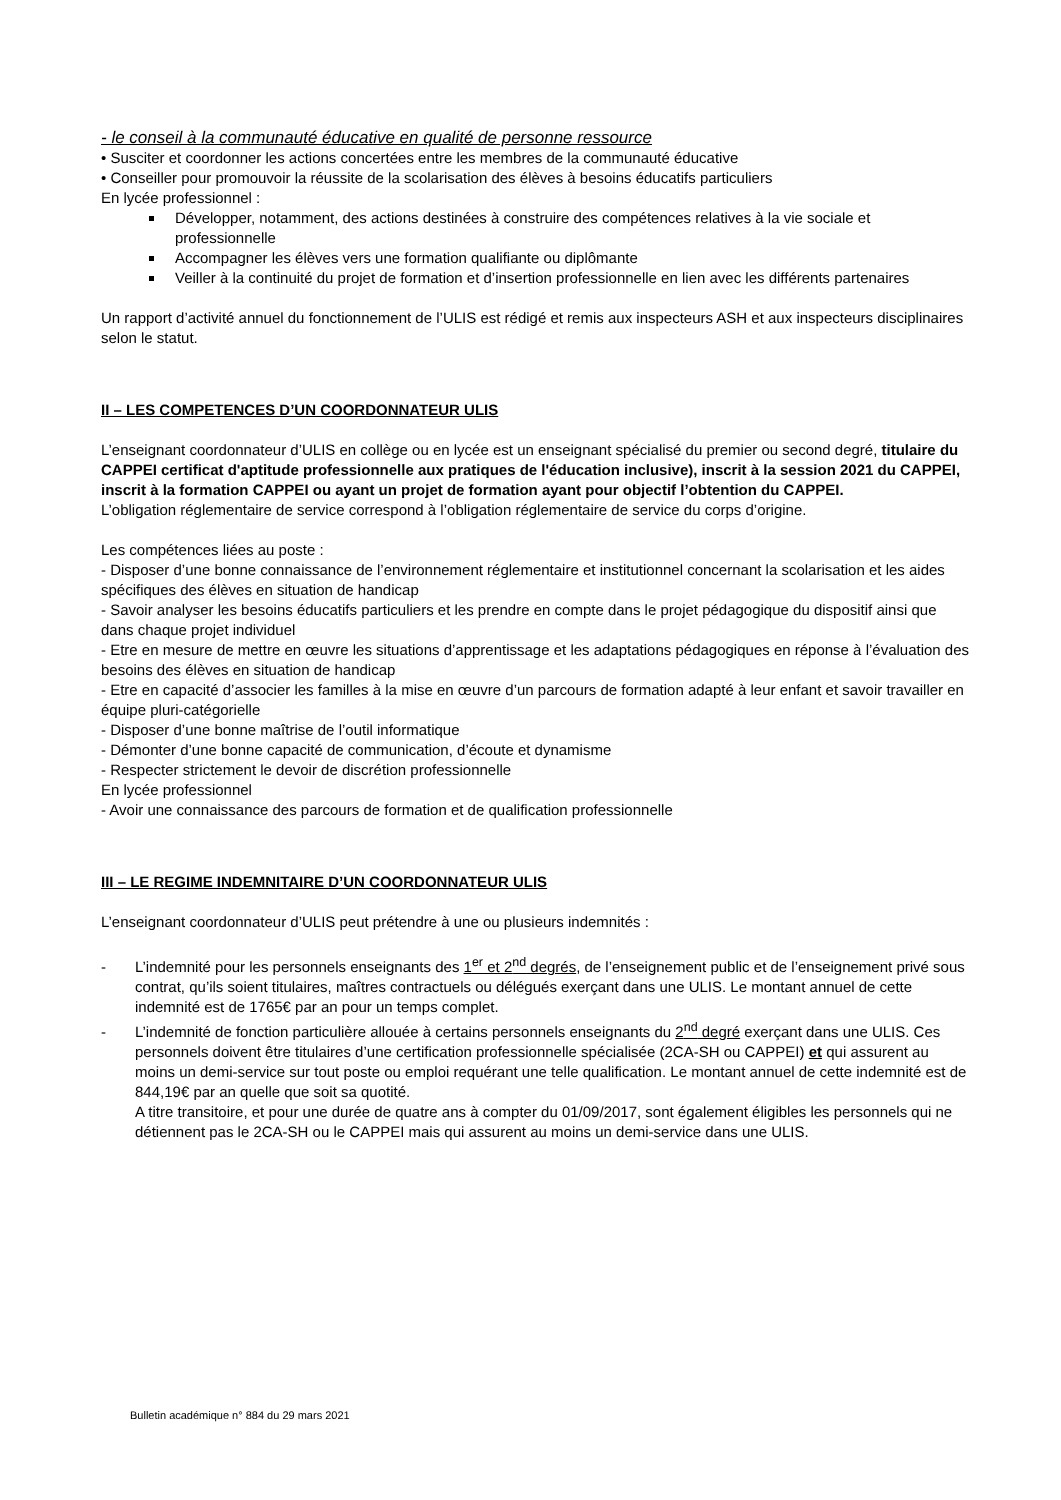- le conseil à la communauté éducative en qualité de personne ressource
• Susciter et coordonner les actions concertées entre les membres de la communauté éducative
• Conseiller pour promouvoir la réussite de la scolarisation des élèves à besoins éducatifs particuliers
En lycée professionnel :
Développer, notamment, des actions destinées à construire des compétences relatives à la vie sociale et professionnelle
Accompagner les élèves vers une formation qualifiante ou diplômante
Veiller à la continuité du projet de formation et d’insertion professionnelle en lien avec les différents partenaires
Un rapport d’activité annuel du fonctionnement de l’ULIS est rédigé et remis aux inspecteurs ASH et aux inspecteurs disciplinaires selon le statut.
II – LES COMPETENCES D’UN COORDONNATEUR ULIS
L’enseignant coordonnateur d’ULIS en collège ou en lycée est un enseignant spécialisé du premier ou second degré, titulaire du CAPPEI certificat d'aptitude professionnelle aux pratiques de l'éducation inclusive), inscrit à la session 2021 du CAPPEI, inscrit à la formation CAPPEI ou ayant un projet de formation ayant pour objectif l’obtention du CAPPEI.
L’obligation réglementaire de service correspond à l’obligation réglementaire de service du corps d’origine.
Les compétences liées au poste :
- Disposer d’une bonne connaissance de l’environnement réglementaire et institutionnel concernant la scolarisation et les aides spécifiques des élèves en situation de handicap
- Savoir analyser les besoins éducatifs particuliers et les prendre en compte dans le projet pédagogique du dispositif ainsi que dans chaque projet individuel
- Etre en mesure de mettre en œuvre les situations d’apprentissage et les adaptations pédagogiques en réponse à l’évaluation des besoins des élèves en situation de handicap
- Etre en capacité d’associer les familles à la mise en œuvre d’un parcours de formation adapté à leur enfant et savoir travailler en équipe pluri-catégorielle
- Disposer d’une bonne maîtrise de l’outil informatique
- Démonter d’une bonne capacité de communication, d’écoute et dynamisme
- Respecter strictement le devoir de discrétion professionnelle
En lycée professionnel
- Avoir une connaissance des parcours de formation et de qualification professionnelle
III – LE REGIME INDEMNITAIRE D’UN COORDONNATEUR ULIS
L’enseignant coordonnateur d’ULIS peut prétendre à une ou plusieurs indemnités :
- L’indemnité pour les personnels enseignants des 1<sup>er</sup> et 2<sup>nd</sup> degrés, de l’enseignement public et de l’enseignement privé sous contrat, qu’ils soient titulaires, maîtres contractuels ou délégués exerçant dans une ULIS. Le montant annuel de cette indemnité est de 1765€ par an pour un temps complet.
- L’indemnité de fonction particulière allouée à certains personnels enseignants du 2<sup>nd</sup> degré exerçant dans une ULIS. Ces personnels doivent être titulaires d’une certification professionnelle spécialisée (2CA-SH ou CAPPEI) et qui assurent au moins un demi-service sur tout poste ou emploi requérant une telle qualification. Le montant annuel de cette indemnité est de 844,19€ par an quelle que soit sa quotité.
A titre transitoire, et pour une durée de quatre ans à compter du 01/09/2017, sont également éligibles les personnels qui ne détiennent pas le 2CA-SH ou le CAPPEI mais qui assurent au moins un demi-service dans une ULIS.
Bulletin académique n° 884 du 29 mars 2021